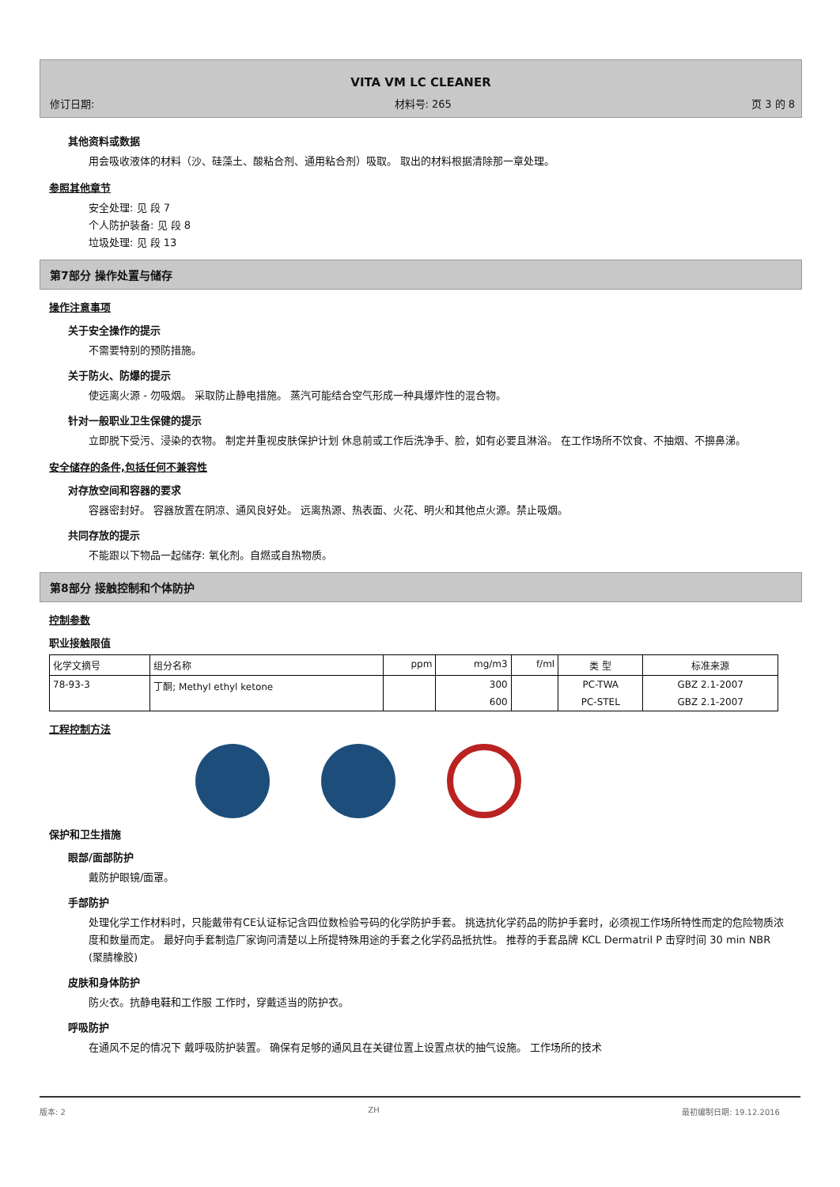VITA VM LC CLEANER
修订日期: 材料号: 265 页 3 的 8
其他资料或数据
用会吸收液体的材料（沙、硅藻土、酸粘合剂、通用粘合剂）吸取。 取出的材料根据清除那一章处理。
参照其他章节
安全处理: 见 段 7
个人防护装备: 见 段 8
垃圾处理: 见 段 13
第7部分 操作处置与储存
操作注意事项
关于安全操作的提示
不需要特别的预防措施。
关于防火、防爆的提示
使远离火源 - 勿吸烟。 采取防止静电措施。 蒸汽可能结合空气形成一种具爆炸性的混合物。
针对一般职业卫生保健的提示
立即脱下受污、浸染的衣物。 制定并重视皮肤保护计划 休息前或工作后洗净手、脸，如有必要且淋浴。 在工作场所不饮食、不抽烟、不擤鼻涕。
安全储存的条件,包括任何不兼容性
对存放空间和容器的要求
容器密封好。 容器放置在阴凉、通风良好处。 远离热源、热表面、火花、明火和其他点火源。禁止吸烟。
共同存放的提示
不能跟以下物品一起储存: 氧化剂。自燃或自热物质。
第8部分 接触控制和个体防护
控制参数
职业接触限值
| 化学文摘号 | 组分名称 | ppm | mg/m3 | f/ml | 类 型 | 标准来源 |
| --- | --- | --- | --- | --- | --- | --- |
| 78-93-3 | 丁酮; Methyl ethyl ketone | | 300 | | PC-TWA | GBZ 2.1-2007 |
| | | | 600 | | PC-STEL | GBZ 2.1-2007 |
工程控制方法
保护和卫生措施
眼部/面部防护
戴防护眼镜/面罩。
手部防护
处理化学工作材料时，只能戴带有CE认证标记含四位数检验号码的化学防护手套。 挑选抗化学药品的防护手套时，必须视工作场所特性而定的危险物质浓度和数量而定。 最好向手套制造厂家询问清楚以上所提特殊用途的手套之化学药品抵抗性。 推荐的手套品牌 KCL Dermatril P 击穿时间 30 min NBR (聚腈橡胶)
皮肤和身体防护
防火衣。抗静电鞋和工作服 工作时，穿戴适当的防护衣。
呼吸防护
在通风不足的情况下 戴呼吸防护装置。 确保有足够的通风且在关键位置上设置点状的抽气设施。 工作场所的技术
版本: 2 ZH 最初编制日期: 19.12.2016